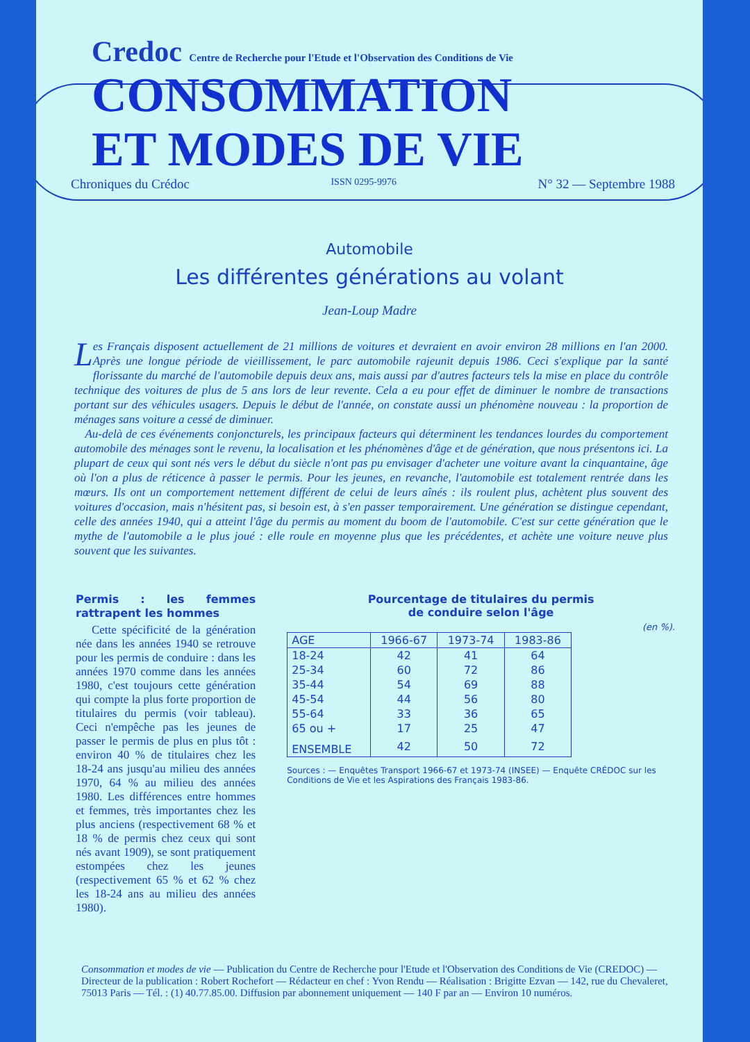Credoc Centre de Recherche pour l'Etude et l'Observation des Conditions de Vie
CONSOMMATION
ET MODES DE VIE
Chroniques du Crédoc ISSN 0295-9976 N° 32 — Septembre 1988
Automobile
Les différentes générations au volant
Jean-Loup Madre
Les Français disposent actuellement de 21 millions de voitures et devraient en avoir environ 28 millions en l'an 2000. Après une longue période de vieillissement, le parc automobile rajeunit depuis 1986. Ceci s'explique par la santé florissante du marché de l'automobile depuis deux ans, mais aussi par d'autres facteurs tels la mise en place du contrôle technique des voitures de plus de 5 ans lors de leur revente. Cela a eu pour effet de diminuer le nombre de transactions portant sur des véhicules usagers. Depuis le début de l'année, on constate aussi un phénomène nouveau : la proportion de ménages sans voiture a cessé de diminuer.
Au-delà de ces événements conjoncturels, les principaux facteurs qui déterminent les tendances lourdes du comportement automobile des ménages sont le revenu, la localisation et les phénomènes d'âge et de génération, que nous présentons ici. La plupart de ceux qui sont nés vers le début du siècle n'ont pas pu envisager d'acheter une voiture avant la cinquantaine, âge où l'on a plus de réticence à passer le permis. Pour les jeunes, en revanche, l'automobile est totalement rentrée dans les mœurs. Ils ont un comportement nettement différent de celui de leurs aînés : ils roulent plus, achètent plus souvent des voitures d'occasion, mais n'hésitent pas, si besoin est, à s'en passer temporairement. Une génération se distingue cependant, celle des années 1940, qui a atteint l'âge du permis au moment du boom de l'automobile. C'est sur cette génération que le mythe de l'automobile a le plus joué : elle roule en moyenne plus que les précédentes, et achète une voiture neuve plus souvent que les suivantes.
Permis : les femmes rattrapent les hommes
Cette spécificité de la génération née dans les années 1940 se retrouve pour les permis de conduire : dans les années 1970 comme dans les années 1980, c'est toujours cette génération qui compte la plus forte proportion de titulaires du permis (voir tableau). Ceci n'empêche pas les jeunes de passer le permis de plus en plus tôt : environ 40 % de titulaires chez les 18-24 ans jusqu'au milieu des années 1970, 64 % au milieu des années 1980. Les différences entre hommes et femmes, très importantes chez les plus anciens (respectivement 68 % et 18 % de permis chez ceux qui sont nés avant 1909), se sont pratiquement estompées chez les jeunes (respectivement 65 % et 62 % chez les 18-24 ans au milieu des années 1980).
Pourcentage de titulaires du permis
de conduire selon l'âge
(en %).
| AGE | 1966-67 | 1973-74 | 1983-86 |
| --- | --- | --- | --- |
| 18-24 | 42 | 41 | 64 |
| 25-34 | 60 | 72 | 86 |
| 35-44 | 54 | 69 | 88 |
| 45-54 | 44 | 56 | 80 |
| 55-64 | 33 | 36 | 65 |
| 65 ou + | 17 | 25 | 47 |
| ENSEMBLE | 42 | 50 | 72 |
Sources : — Enquêtes Transport 1966-67 et 1973-74 (INSEE) — Enquête CRÉDOC sur les Conditions de Vie et les Aspirations des Français 1983-86.
Consommation et modes de vie — Publication du Centre de Recherche pour l'Etude et l'Observation des Conditions de Vie (CREDOC) — Directeur de la publication : Robert Rochefort — Rédacteur en chef : Yvon Rendu — Réalisation : Brigitte Ezvan — 142, rue du Chevaleret, 75013 Paris — Tél. : (1) 40.77.85.00. Diffusion par abonnement uniquement — 140 F par an — Environ 10 numéros.